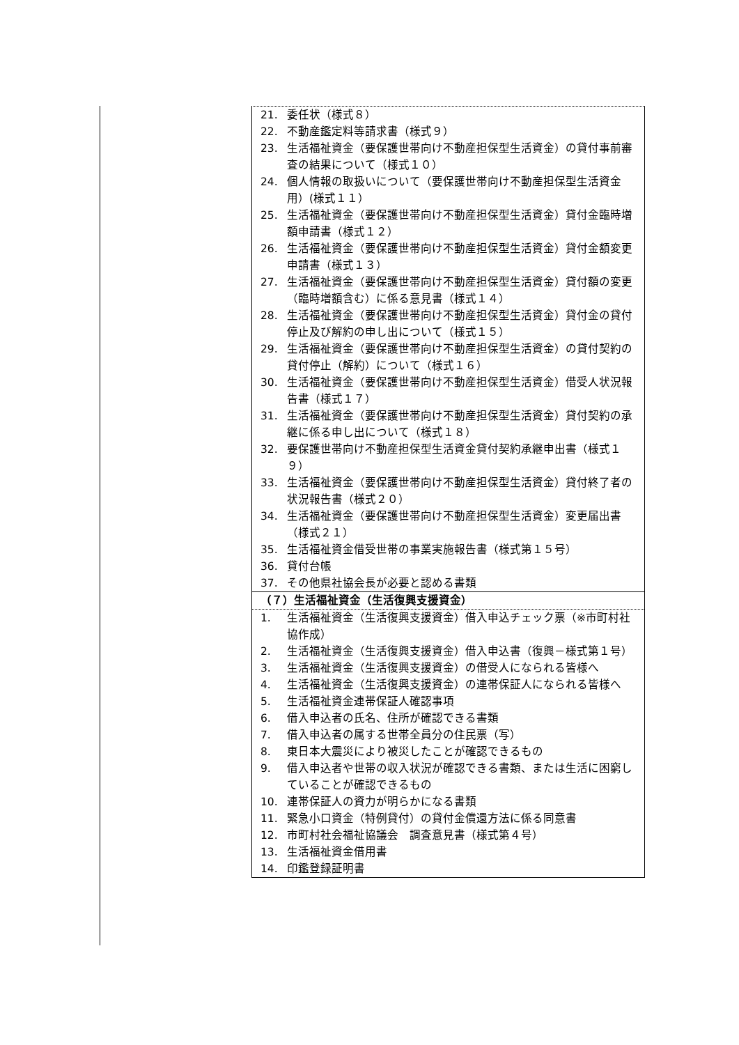21. 委任状（様式８）
22. 不動産鑑定料等請求書（様式９）
23. 生活福祉資金（要保護世帯向け不動産担保型生活資金）の貸付事前審査の結果について（様式１０）
24. 個人情報の取扱いについて（要保護世帯向け不動産担保型生活資金用）(様式１１）
25. 生活福祉資金（要保護世帯向け不動産担保型生活資金）貸付金臨時増額申請書（様式１２）
26. 生活福祉資金（要保護世帯向け不動産担保型生活資金）貸付金額変更申請書（様式１３）
27. 生活福祉資金（要保護世帯向け不動産担保型生活資金）貸付額の変更（臨時増額含む）に係る意見書（様式１４）
28. 生活福祉資金（要保護世帯向け不動産担保型生活資金）貸付金の貸付停止及び解約の申し出について（様式１５）
29. 生活福祉資金（要保護世帯向け不動産担保型生活資金）の貸付契約の貸付停止（解約）について（様式１６）
30. 生活福祉資金（要保護世帯向け不動産担保型生活資金）借受人状況報告書（様式１７）
31. 生活福祉資金（要保護世帯向け不動産担保型生活資金）貸付契約の承継に係る申し出について（様式１８）
32. 要保護世帯向け不動産担保型生活資金貸付契約承継申出書（様式１９）
33. 生活福祉資金（要保護世帯向け不動産担保型生活資金）貸付終了者の状況報告書（様式２０）
34. 生活福祉資金（要保護世帯向け不動産担保型生活資金）変更届出書（様式２１）
35. 生活福祉資金借受世帯の事業実施報告書（様式第１５号）
36. 貸付台帳
37. その他県社協会長が必要と認める書類
（７）生活福祉資金（生活復興支援資金）
1. 生活福祉資金（生活復興支援資金）借入申込チェック票（※市町村社協作成）
2. 生活福祉資金（生活復興支援資金）借入申込書（復興－様式第１号）
3. 生活福祉資金（生活復興支援資金）の借受人になられる皆様へ
4. 生活福祉資金（生活復興支援資金）の連帯保証人になられる皆様へ
5. 生活福祉資金連帯保証人確認事項
6. 借入申込者の氏名、住所が確認できる書類
7. 借入申込者の属する世帯全員分の住民票（写）
8. 東日本大震災により被災したことが確認できるもの
9. 借入申込者や世帯の収入状況が確認できる書類、または生活に困窮していることが確認できるもの
10. 連帯保証人の資力が明らかになる書類
11. 緊急小口資金（特例貸付）の貸付金償還方法に係る同意書
12. 市町村社会福祉協議会　調査意見書（様式第４号）
13. 生活福祉資金借用書
14. 印鑑登録証明書